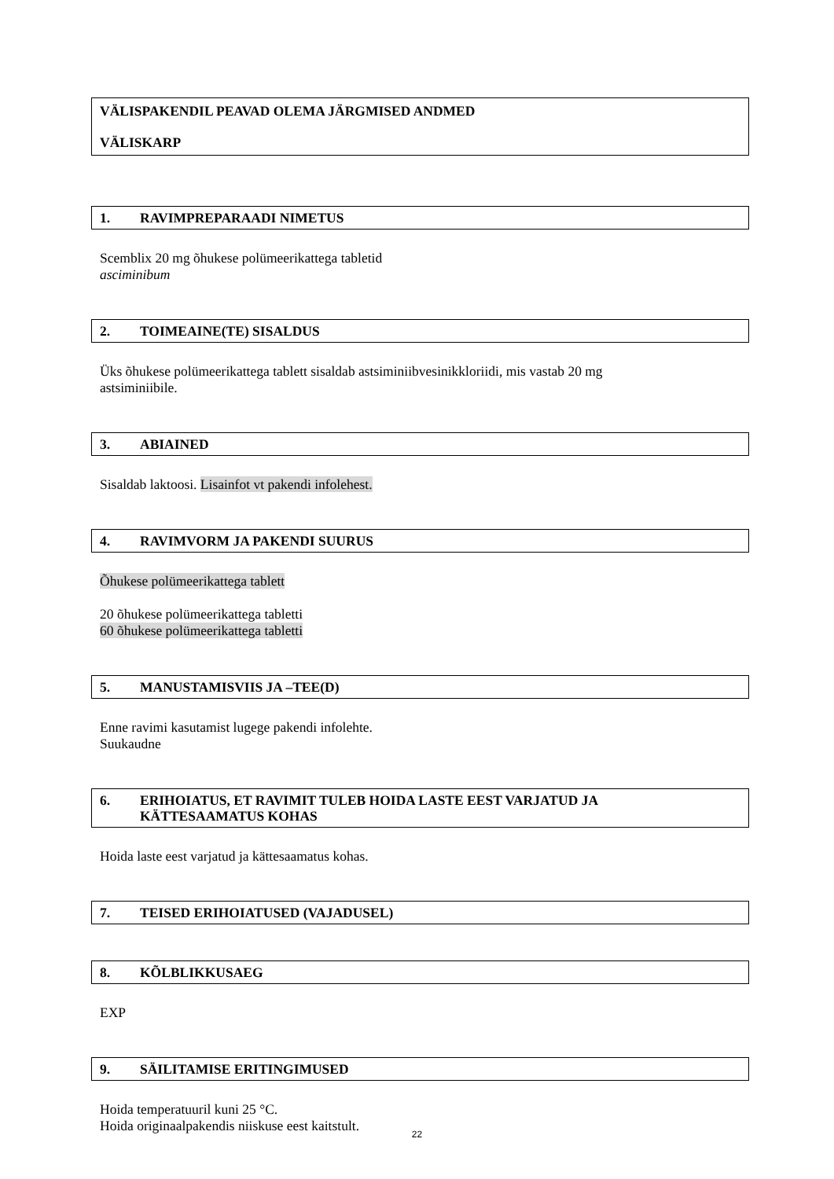VÄLISPAKENDIL PEAVAD OLEMA JÄRGMISED ANDMED
VÄLISKARP
1. RAVIMPREPARAADI NIMETUS
Scemblix 20 mg õhukese polümeerikattega tabletid
asciminibum
2. TOIMEAINE(TE) SISALDUS
Üks õhukese polümeerikattega tablett sisaldab astsiminiibvesinikkloriidi, mis vastab 20 mg
astsiminiibile.
3. ABIAINED
Sisaldab laktoosi. Lisainfot vt pakendi infolehest.
4. RAVIMVORM JA PAKENDI SUURUS
Õhukese polümeerikattega tablett
20 õhukese polümeerikattega tabletti
60 õhukese polümeerikattega tabletti
5. MANUSTAMISVIIS JA –TEE(D)
Enne ravimi kasutamist lugege pakendi infolehte.
Suukaudne
6. ERIHOIATUS, ET RAVIMIT TULEB HOIDA LASTE EEST VARJATUD JA
KÄTTESAAMATUS KOHAS
Hoida laste eest varjatud ja kättesaamatus kohas.
7. TEISED ERIHOIATUSED (VAJADUSEL)
8. KÕLBLIKKUSAEG
EXP
9. SÄILITAMISE ERITINGIMUSED
Hoida temperatuuril kuni 25 °C.
Hoida originaalpakendis niiskuse eest kaitstult.
22